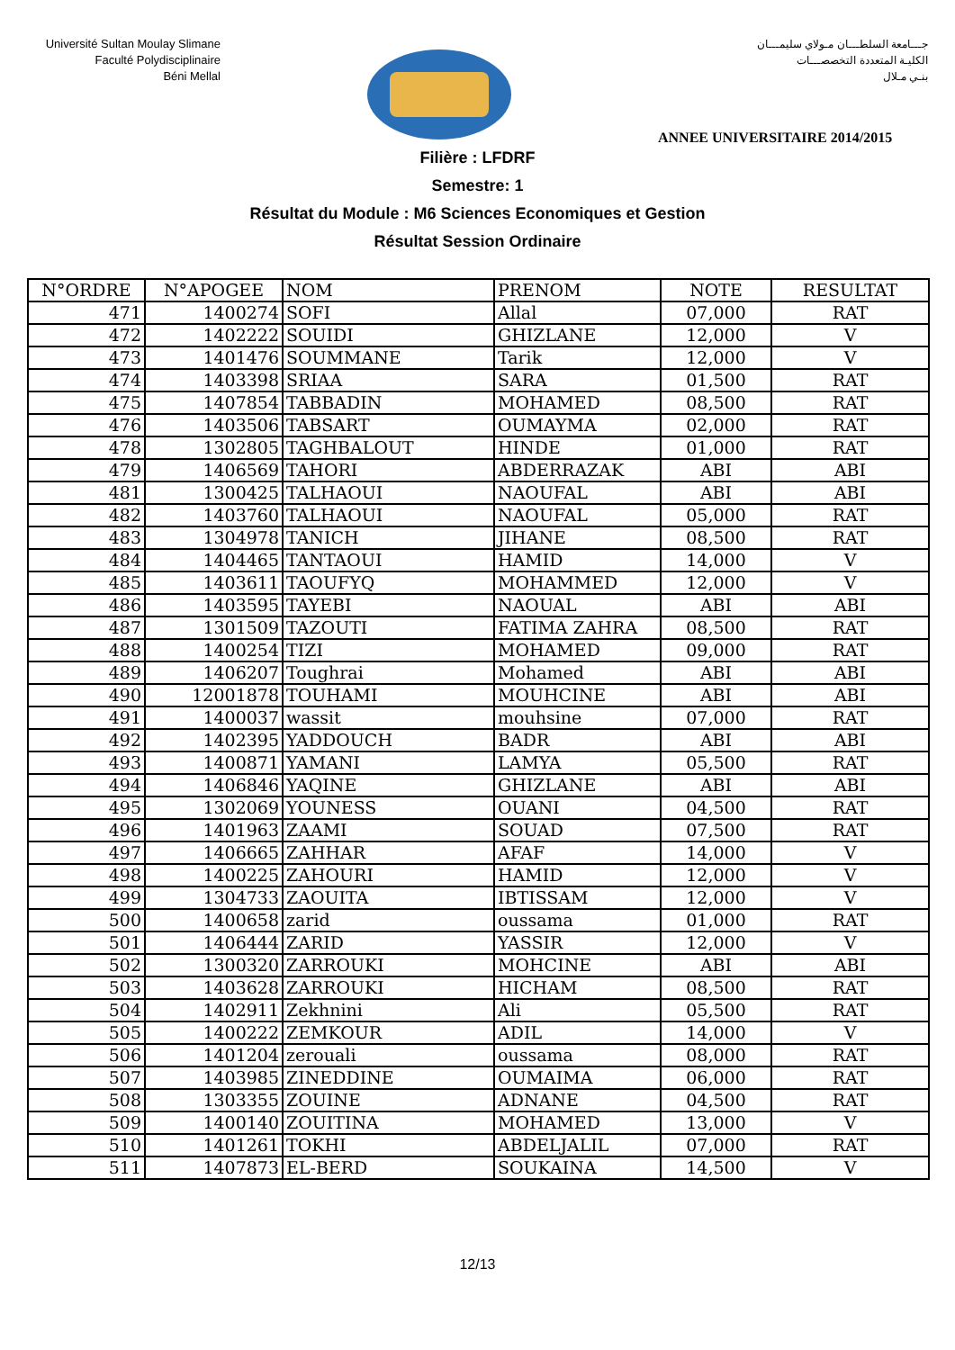Université Sultan Moulay Slimane
Faculté Polydisciplinaire
Béni Mellal
جـــامعة السلطـــان مـولاي سليمـــان
الكليـة المتعددة التخصصـــات
بنـي مـلال
ANNEE UNIVERSITAIRE 2014/2015
Filière : LFDRF
Semestre: 1
Résultat du Module : M6 Sciences Economiques et Gestion
Résultat Session Ordinaire
| N°ORDRE | N°APOGEE | NOM | PRENOM | NOTE | RESULTAT |
| --- | --- | --- | --- | --- | --- |
| 471 | 1400274 | SOFI | Allal | 07,000 | RAT |
| 472 | 1402222 | SOUIDI | GHIZLANE | 12,000 | V |
| 473 | 1401476 | SOUMMANE | Tarik | 12,000 | V |
| 474 | 1403398 | SRIAA | SARA | 01,500 | RAT |
| 475 | 1407854 | TABBADIN | MOHAMED | 08,500 | RAT |
| 476 | 1403506 | TABSART | OUMAYMA | 02,000 | RAT |
| 478 | 1302805 | TAGHBALOUT | HINDE | 01,000 | RAT |
| 479 | 1406569 | TAHORI | ABDERRAZAK | ABI | ABI |
| 481 | 1300425 | TALHAOUI | NAOUFAL | ABI | ABI |
| 482 | 1403760 | TALHAOUI | NAOUFAL | 05,000 | RAT |
| 483 | 1304978 | TANICH | JIHANE | 08,500 | RAT |
| 484 | 1404465 | TANTAOUI | HAMID | 14,000 | V |
| 485 | 1403611 | TAOUFYQ | MOHAMMED | 12,000 | V |
| 486 | 1403595 | TAYEBI | NAOUAL | ABI | ABI |
| 487 | 1301509 | TAZOUTI | FATIMA ZAHRA | 08,500 | RAT |
| 488 | 1400254 | TIZI | MOHAMED | 09,000 | RAT |
| 489 | 1406207 | Toughrai | Mohamed | ABI | ABI |
| 490 | 12001878 | TOUHAMI | MOUHCINE | ABI | ABI |
| 491 | 1400037 | wassit | mouhsine | 07,000 | RAT |
| 492 | 1402395 | YADDOUCH | BADR | ABI | ABI |
| 493 | 1400871 | YAMANI | LAMYA | 05,500 | RAT |
| 494 | 1406846 | YAQINE | GHIZLANE | ABI | ABI |
| 495 | 1302069 | YOUNESS | OUANI | 04,500 | RAT |
| 496 | 1401963 | ZAAMI | SOUAD | 07,500 | RAT |
| 497 | 1406665 | ZAHHAR | AFAF | 14,000 | V |
| 498 | 1400225 | ZAHOURI | HAMID | 12,000 | V |
| 499 | 1304733 | ZAOUITA | IBTISSAM | 12,000 | V |
| 500 | 1400658 | zarid | oussama | 01,000 | RAT |
| 501 | 1406444 | ZARID | YASSIR | 12,000 | V |
| 502 | 1300320 | ZARROUKI | MOHCINE | ABI | ABI |
| 503 | 1403628 | ZARROUKI | HICHAM | 08,500 | RAT |
| 504 | 1402911 | Zekhnini | Ali | 05,500 | RAT |
| 505 | 1400222 | ZEMKOUR | ADIL | 14,000 | V |
| 506 | 1401204 | zerouali | oussama | 08,000 | RAT |
| 507 | 1403985 | ZINEDDINE | OUMAIMA | 06,000 | RAT |
| 508 | 1303355 | ZOUINE | ADNANE | 04,500 | RAT |
| 509 | 1400140 | ZOUITINA | MOHAMED | 13,000 | V |
| 510 | 1401261 | TOKHI | ABDELJALIL | 07,000 | RAT |
| 511 | 1407873 | EL-BERD | SOUKAINA | 14,500 | V |
12/13